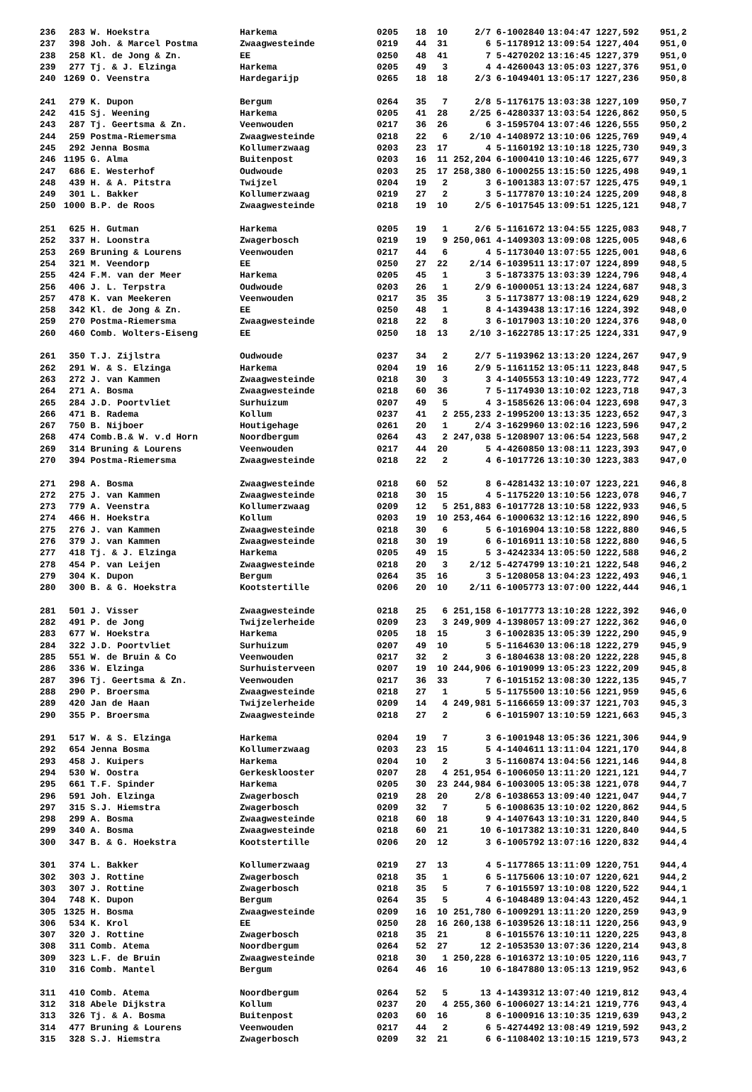| 236 | 283 | W. Hoekstra | Harkema | 0205 | 18 | 10 | 2/7 | 6-1002840 | 13:04:47 | 1227,592 | 951,2 |
| 237 | 398 | Joh. & Marcel Postma | Zwaagwesteinde | 0219 | 44 | 31 | 6 | 5-1178912 | 13:09:54 | 1227,404 | 951,0 |
| 238 | 258 | Kl. de Jong & Zn. | EE | 0250 | 48 | 41 | 7 | 5-4270202 | 13:16:45 | 1227,379 | 951,0 |
| 239 | 277 | Tj. & J. Elzinga | Harkema | 0205 | 49 | 3 | 4 | 4-4260043 | 13:05:03 | 1227,376 | 951,0 |
| 240 | 1269 | O. Veenstra | Hardegarijp | 0265 | 18 | 18 | 2/3 | 6-1049401 | 13:05:17 | 1227,236 | 950,8 |
| 241 | 279 | K. Dupon | Bergum | 0264 | 35 | 7 | 2/8 | 5-1176175 | 13:03:38 | 1227,109 | 950,7 |
| 242 | 415 | Sj. Weening | Harkema | 0205 | 41 | 28 | 2/25 | 6-4280337 | 13:03:54 | 1226,862 | 950,5 |
| 243 | 287 | Tj. Geertsma & Zn. | Veenwouden | 0217 | 36 | 26 | 6 | 3-1595704 | 13:07:46 | 1226,555 | 950,2 |
| 244 | 259 | Postma-Riemersma | Zwaagwesteinde | 0218 | 22 | 6 | 2/10 | 4-1408972 | 13:10:06 | 1225,769 | 949,4 |
| 245 | 292 | Jenna Bosma | Kollumerzwaag | 0203 | 23 | 17 | 4 | 5-1160192 | 13:10:18 | 1225,730 | 949,3 |
| 246 | 1195 | G. Alma | Buitenpost | 0203 | 16 | 11 | 252,204 | 6-1000410 | 13:10:46 | 1225,677 | 949,3 |
| 247 | 686 | E. Westerhof | Oudwoude | 0203 | 25 | 17 | 258,380 | 6-1000255 | 13:15:50 | 1225,498 | 949,1 |
| 248 | 439 | H. & A. Pitstra | Twijzel | 0204 | 19 | 2 | 3 | 6-1001383 | 13:07:57 | 1225,475 | 949,1 |
| 249 | 301 | L. Bakker | Kollumerzwaag | 0219 | 27 | 2 | 3 | 5-1177870 | 13:10:24 | 1225,209 | 948,8 |
| 250 | 1000 | B.P. de Roos | Zwaagwesteinde | 0218 | 19 | 10 | 2/5 | 6-1017545 | 13:09:51 | 1225,121 | 948,7 |
| 251 | 625 | H. Gutman | Harkema | 0205 | 19 | 1 | 2/6 | 5-1161672 | 13:04:55 | 1225,083 | 948,7 |
| 252 | 337 | H. Loonstra | Zwagerbosch | 0219 | 19 | 9 | 250,061 | 4-1409303 | 13:09:08 | 1225,005 | 948,6 |
| 253 | 269 | Bruning & Lourens | Veenwouden | 0217 | 44 | 6 | 4 | 5-1173040 | 13:07:55 | 1225,001 | 948,6 |
| 254 | 321 | M. Veendorp | EE | 0250 | 27 | 22 | 2/14 | 6-1039511 | 13:17:07 | 1224,899 | 948,5 |
| 255 | 424 | F.M. van der Meer | Harkema | 0205 | 45 | 1 | 3 | 5-1873375 | 13:03:39 | 1224,796 | 948,4 |
| 256 | 406 | J. L. Terpstra | Oudwoude | 0203 | 26 | 1 | 2/9 | 6-1000051 | 13:13:24 | 1224,687 | 948,3 |
| 257 | 478 | K. van Meekeren | Veenwouden | 0217 | 35 | 35 | 3 | 5-1173877 | 13:08:19 | 1224,629 | 948,2 |
| 258 | 342 | Kl. de Jong & Zn. | EE | 0250 | 48 | 1 | 8 | 4-1439438 | 13:17:16 | 1224,392 | 948,0 |
| 259 | 270 | Postma-Riemersma | Zwaagwesteinde | 0218 | 22 | 8 | 3 | 6-1017903 | 13:10:20 | 1224,376 | 948,0 |
| 260 | 460 | Comb. Wolters-Eiseng | EE | 0250 | 18 | 13 | 2/10 | 3-1622785 | 13:17:25 | 1224,331 | 947,9 |
| 261 | 350 | T.J. Zijlstra | Oudwoude | 0237 | 34 | 2 | 2/7 | 5-1193962 | 13:13:20 | 1224,267 | 947,9 |
| 262 | 291 | W. & S. Elzinga | Harkema | 0204 | 19 | 16 | 2/9 | 5-1161152 | 13:05:11 | 1223,848 | 947,5 |
| 263 | 272 | J. van Kammen | Zwaagwesteinde | 0218 | 30 | 3 | 3 | 4-1405553 | 13:10:49 | 1223,772 | 947,4 |
| 264 | 271 | A. Bosma | Zwaagwesteinde | 0218 | 60 | 36 | 7 | 5-1174930 | 13:10:02 | 1223,718 | 947,3 |
| 265 | 284 | J.D. Poortvliet | Surhuizum | 0207 | 49 | 5 | 4 | 3-1585626 | 13:06:04 | 1223,698 | 947,3 |
| 266 | 471 | B. Radema | Kollum | 0237 | 41 | 2 | 255,233 | 2-1995200 | 13:13:35 | 1223,652 | 947,3 |
| 267 | 750 | B. Nijboer | Houtigehage | 0261 | 20 | 1 | 2/4 | 3-1629960 | 13:02:16 | 1223,596 | 947,2 |
| 268 | 474 | Comb.B.& W. v.d Horn | Noordbergum | 0264 | 43 | 2 | 247,038 | 5-1208907 | 13:06:54 | 1223,568 | 947,2 |
| 269 | 314 | Bruning & Lourens | Veenwouden | 0217 | 44 | 20 | 5 | 4-4260850 | 13:08:11 | 1223,393 | 947,0 |
| 270 | 394 | Postma-Riemersma | Zwaagwesteinde | 0218 | 22 | 2 | 4 | 6-1017726 | 13:10:30 | 1223,383 | 947,0 |
| 271 | 298 | A. Bosma | Zwaagwesteinde | 0218 | 60 | 52 | 8 | 6-4281432 | 13:10:07 | 1223,221 | 946,8 |
| 272 | 275 | J. van Kammen | Zwaagwesteinde | 0218 | 30 | 15 | 4 | 5-1175220 | 13:10:56 | 1223,078 | 946,7 |
| 273 | 779 | A. Veenstra | Kollumerzwaag | 0209 | 12 | 5 | 251,883 | 6-1017728 | 13:10:58 | 1222,933 | 946,5 |
| 274 | 466 | H. Hoekstra | Kollum | 0203 | 19 | 10 | 253,464 | 6-1000632 | 13:12:16 | 1222,890 | 946,5 |
| 275 | 276 | J. van Kammen | Zwaagwesteinde | 0218 | 30 | 6 | 5 | 6-1016904 | 13:10:58 | 1222,880 | 946,5 |
| 276 | 379 | J. van Kammen | Zwaagwesteinde | 0218 | 30 | 19 | 6 | 6-1016911 | 13:10:58 | 1222,880 | 946,5 |
| 277 | 418 | Tj. & J. Elzinga | Harkema | 0205 | 49 | 15 | 5 | 3-4242334 | 13:05:50 | 1222,588 | 946,2 |
| 278 | 454 | P. van Leijen | Zwaagwesteinde | 0218 | 20 | 3 | 2/12 | 5-4274799 | 13:10:21 | 1222,548 | 946,2 |
| 279 | 304 | K. Dupon | Bergum | 0264 | 35 | 16 | 3 | 5-1208058 | 13:04:23 | 1222,493 | 946,1 |
| 280 | 300 | B. & G. Hoekstra | Kootstertille | 0206 | 20 | 10 | 2/11 | 6-1005773 | 13:07:00 | 1222,444 | 946,1 |
| 281 | 501 | J. Visser | Zwaagwesteinde | 0218 | 25 | 6 | 251,158 | 6-1017773 | 13:10:28 | 1222,392 | 946,0 |
| 282 | 491 | P. de Jong | Twijzelerheide | 0209 | 23 | 3 | 249,909 | 4-1398057 | 13:09:27 | 1222,362 | 946,0 |
| 283 | 677 | W. Hoekstra | Harkema | 0205 | 18 | 15 | 3 | 6-1002835 | 13:05:39 | 1222,290 | 945,9 |
| 284 | 322 | J.D. Poortvliet | Surhuizum | 0207 | 49 | 10 | 5 | 5-1164630 | 13:06:18 | 1222,279 | 945,9 |
| 285 | 551 | W. de Bruin & Co | Veenwouden | 0217 | 32 | 2 | 3 | 6-1804638 | 13:08:20 | 1222,228 | 945,8 |
| 286 | 336 | W. Elzinga | Surhuisterveen | 0207 | 19 | 10 | 244,906 | 6-1019099 | 13:05:23 | 1222,209 | 945,8 |
| 287 | 396 | Tj. Geertsma & Zn. | Veenwouden | 0217 | 36 | 33 | 7 | 6-1015152 | 13:08:30 | 1222,135 | 945,7 |
| 288 | 290 | P. Broersma | Zwaagwesteinde | 0218 | 27 | 1 | 5 | 5-1175500 | 13:10:56 | 1221,959 | 945,6 |
| 289 | 420 | Jan de Haan | Twijzelerheide | 0209 | 14 | 4 | 249,981 | 5-1166659 | 13:09:37 | 1221,703 | 945,3 |
| 290 | 355 | P. Broersma | Zwaagwesteinde | 0218 | 27 | 2 | 6 | 6-1015907 | 13:10:59 | 1221,663 | 945,3 |
| 291 | 517 | W. & S. Elzinga | Harkema | 0204 | 19 | 7 | 3 | 6-1001948 | 13:05:36 | 1221,306 | 944,9 |
| 292 | 654 | Jenna Bosma | Kollumerzwaag | 0203 | 23 | 15 | 5 | 4-1404611 | 13:11:04 | 1221,170 | 944,8 |
| 293 | 458 | J. Kuipers | Harkema | 0204 | 10 | 2 | 3 | 5-1160874 | 13:04:56 | 1221,146 | 944,8 |
| 294 | 530 | W. Oostra | Gerkesklooster | 0207 | 28 | 4 | 251,954 | 6-1006050 | 13:11:20 | 1221,121 | 944,7 |
| 295 | 661 | T.F. Spinder | Harkema | 0205 | 30 | 23 | 244,984 | 6-1003005 | 13:05:38 | 1221,078 | 944,7 |
| 296 | 591 | Joh. Elzinga | Zwagerbosch | 0219 | 28 | 20 | 2/8 | 6-1038653 | 13:09:40 | 1221,047 | 944,7 |
| 297 | 315 | S.J. Hiemstra | Zwagerbosch | 0209 | 32 | 7 | 5 | 6-1008635 | 13:10:02 | 1220,862 | 944,5 |
| 298 | 299 | A. Bosma | Zwaagwesteinde | 0218 | 60 | 18 | 9 | 4-1407643 | 13:10:31 | 1220,840 | 944,5 |
| 299 | 340 | A. Bosma | Zwaagwesteinde | 0218 | 60 | 21 | 10 | 6-1017382 | 13:10:31 | 1220,840 | 944,5 |
| 300 | 347 | B. & G. Hoekstra | Kootstertille | 0206 | 20 | 12 | 3 | 6-1005792 | 13:07:16 | 1220,832 | 944,4 |
| 301 | 374 | L. Bakker | Kollumerzwaag | 0219 | 27 | 13 | 4 | 5-1177865 | 13:11:09 | 1220,751 | 944,4 |
| 302 | 303 | J. Rottine | Zwagerbosch | 0218 | 35 | 1 | 6 | 5-1175606 | 13:10:07 | 1220,621 | 944,2 |
| 303 | 307 | J. Rottine | Zwagerbosch | 0218 | 35 | 5 | 7 | 6-1015597 | 13:10:08 | 1220,522 | 944,1 |
| 304 | 748 | K. Dupon | Bergum | 0264 | 35 | 5 | 4 | 6-1048489 | 13:04:43 | 1220,452 | 944,1 |
| 305 | 1325 | H. Bosma | Zwaagwesteinde | 0209 | 16 | 10 | 251,780 | 6-1009291 | 13:11:20 | 1220,259 | 943,9 |
| 306 | 534 | K. Krol | EE | 0250 | 28 | 16 | 260,138 | 6-1039526 | 13:18:11 | 1220,256 | 943,9 |
| 307 | 320 | J. Rottine | Zwagerbosch | 0218 | 35 | 21 | 8 | 6-1015576 | 13:10:11 | 1220,225 | 943,8 |
| 308 | 311 | Comb. Atema | Noordbergum | 0264 | 52 | 27 | 12 | 2-1053530 | 13:07:36 | 1220,214 | 943,8 |
| 309 | 323 | L.F. de Bruin | Zwaagwesteinde | 0218 | 30 | 1 | 250,228 | 6-1016372 | 13:10:05 | 1220,116 | 943,7 |
| 310 | 316 | Comb. Mantel | Bergum | 0264 | 46 | 16 | 10 | 6-1847880 | 13:05:13 | 1219,952 | 943,6 |
| 311 | 410 | Comb. Atema | Noordbergum | 0264 | 52 | 5 | 13 | 4-1439312 | 13:07:40 | 1219,812 | 943,4 |
| 312 | 318 | Abele Dijkstra | Kollum | 0237 | 20 | 4 | 255,360 | 6-1006027 | 13:14:21 | 1219,776 | 943,4 |
| 313 | 326 | Tj. & A. Bosma | Buitenpost | 0203 | 60 | 16 | 8 | 6-1000916 | 13:10:35 | 1219,639 | 943,2 |
| 314 | 477 | Bruning & Lourens | Veenwouden | 0217 | 44 | 2 | 6 | 5-4274492 | 13:08:49 | 1219,592 | 943,2 |
| 315 | 328 | S.J. Hiemstra | Zwagerbosch | 0209 | 32 | 21 | 6 | 6-1108402 | 13:10:15 | 1219,573 | 943,2 |